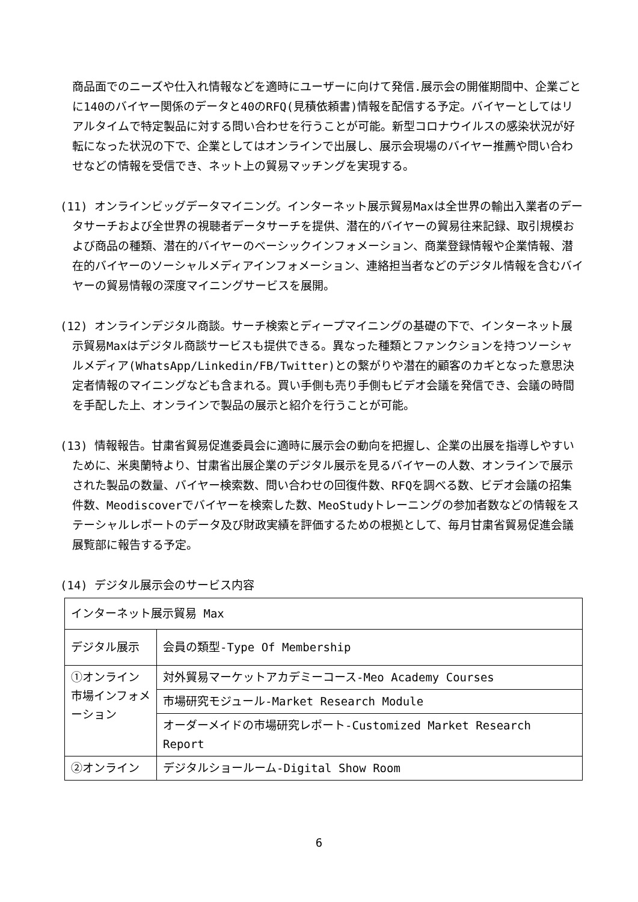商品面でのニーズや仕入れ情報などを適時にユーザーに向けて発信.展示会の開催期間中、企業ごとに140のバイヤー関係のデータと40のRFQ(見積依頼書)情報を配信する予定。バイヤーとしてはリアルタイムで特定製品に対する問い合わせを行うことが可能。新型コロナウイルスの感染状況が好転になった状況の下で、企業としてはオンラインで出展し、展示会現場のバイヤー推薦や問い合わせなどの情報を受信でき、ネット上の貿易マッチングを実現する。
(11) オンラインビッグデータマイニング。インターネット展示貿易Maxは全世界の輸出入業者のデータサーチおよび全世界の視聴者データサーチを提供、潜在的バイヤーの貿易往来記録、取引規模および商品の種類、潜在的バイヤーのベーシックインフォメーション、商業登録情報や企業情報、潜在的バイヤーのソーシャルメディアインフォメーション、連絡担当者などのデジタル情報を含むバイヤーの貿易情報の深度マイニングサービスを展開。
(12) オンラインデジタル商談。サーチ検索とディープマイニングの基礎の下で、インターネット展示貿易Maxはデジタル商談サービスも提供できる。異なった種類とファンクションを持つソーシャルメディア(WhatsApp/Linkedin/FB/Twitter)との繋がりや潜在的顧客のカギとなった意思決定者情報のマイニングなども含まれる。買い手側も売り手側もビデオ会議を発信でき、会議の時間を手配した上、オンラインで製品の展示と紹介を行うことが可能。
(13) 情報報告。甘粛省貿易促進委員会に適時に展示会の動向を把握し、企業の出展を指導しやすいために、米奥蘭特より、甘粛省出展企業のデジタル展示を見るバイヤーの人数、オンラインで展示された製品の数量、バイヤー検索数、問い合わせの回復件数、RFQを調べる数、ビデオ会議の招集件数、Meodiscoverでバイヤーを検索した数、MeoStudyトレーニングの参加者数などの情報をステーシャルレポートのデータ及び財政実績を評価するための根拠として、毎月甘粛省貿易促進会議展覧部に報告する予定。
(14) デジタル展示会のサービス内容
| インターネット展示貿易 Max | |
| デジタル展示 | 会員の類型-Type Of Membership |
| ①オンライン市場インフォメーション | 対外貿易マーケットアカデミーコース-Meo Academy Courses |
| | 市場研究モジュール-Market Research Module |
| | オーダーメイドの市場研究レポート-Customized Market Research Report |
| ②オンライン | デジタルショールーム-Digital Show Room |
6